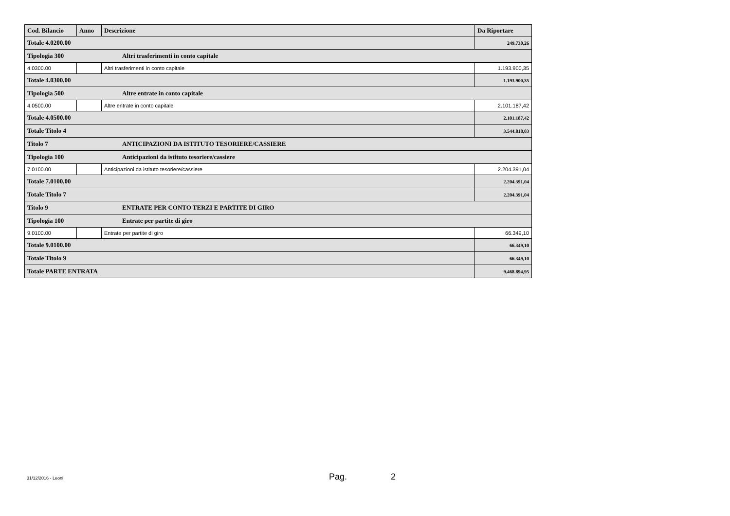| Cod. Bilancio | Anno | Descrizione | Da Riportare |
| --- | --- | --- | --- |
| Totale 4.0200.00 | | | 249.730,26 |
| Tipologia 300 Altri trasferimenti in conto capitale | | | |
| 4.0300.00 | | Altri trasferimenti in conto capitale | 1.193.900,35 |
| Totale 4.0300.00 | | | 1.193.900,35 |
| Tipologia 500 Altre entrate in conto capitale | | | |
| 4.0500.00 | | Altre entrate in conto capitale | 2.101.187,42 |
| Totale 4.0500.00 | | | 2.101.187,42 |
| Totale Titolo 4 | | | 3.544.818,03 |
| Titolo 7 ANTICIPAZIONI DA ISTITUTO TESORIERE/CASSIERE | | | |
| Tipologia 100 Anticipazioni da istituto tesoriere/cassiere | | | |
| 7.0100.00 | | Anticipazioni da istituto tesoriere/cassiere | 2.204.391,04 |
| Totale 7.0100.00 | | | 2.204.391,04 |
| Totale Titolo 7 | | | 2.204.391,04 |
| Titolo 9 ENTRATE PER CONTO TERZI E PARTITE DI GIRO | | | |
| Tipologia 100 Entrate per partite di giro | | | |
| 9.0100.00 | | Entrate per partite di giro | 66.349,10 |
| Totale 9.0100.00 | | | 66.349,10 |
| Totale Titolo 9 | | | 66.349,10 |
| Totale PARTE ENTRATA | | | 9.468.894,95 |
31/12/2016 - Leoni Pag. 2